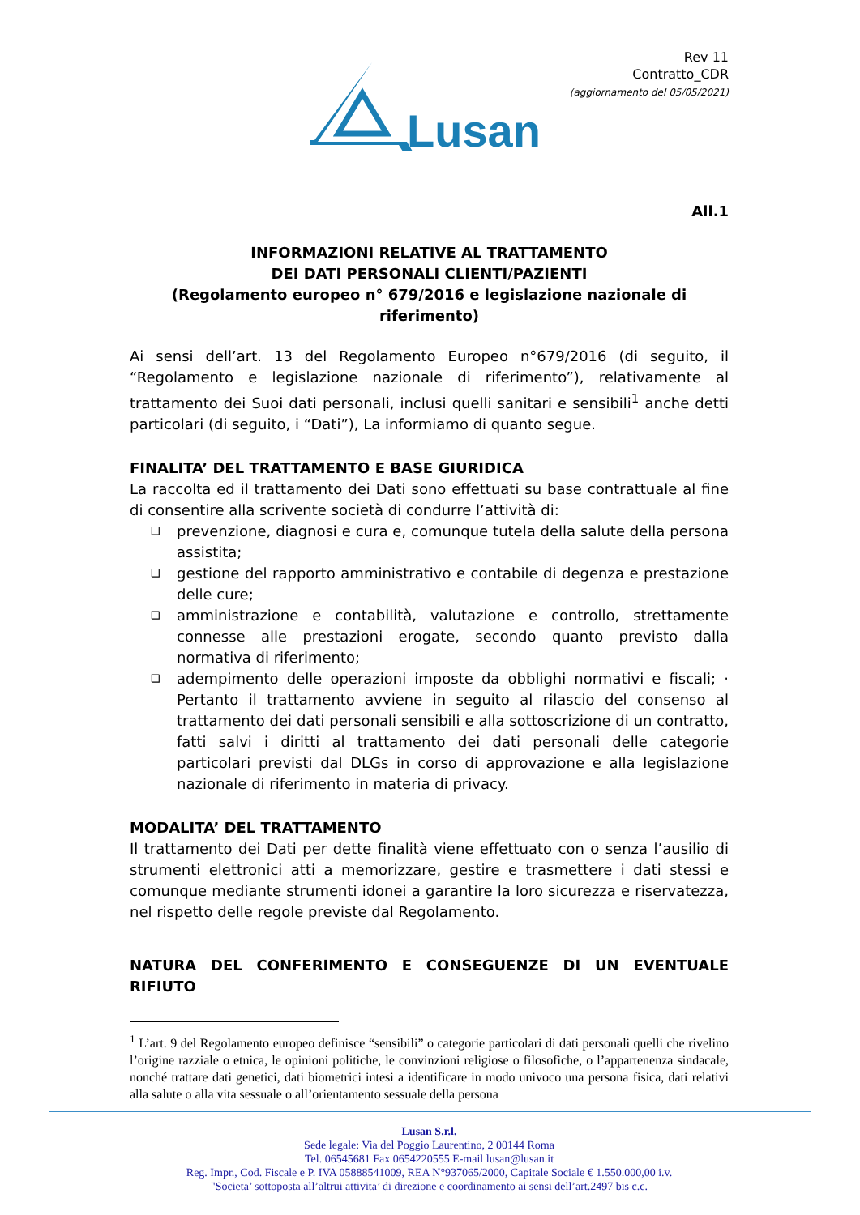Lusan
Rev 11
Contratto_CDR
(aggiornamento del 05/05/2021)
All.1
INFORMAZIONI RELATIVE AL TRATTAMENTO
DEI DATI PERSONALI CLIENTI/PAZIENTI
(Regolamento europeo n° 679/2016 e legislazione nazionale di riferimento)
Ai sensi dell’art. 13 del Regolamento Europeo n°679/2016 (di seguito, il “Regolamento e legislazione nazionale di riferimento”), relativamente al trattamento dei Suoi dati personali, inclusi quelli sanitari e sensibili<sup>1</sup> anche detti particolari (di seguito, i “Dati”), La informiamo di quanto segue.
FINALITA’ DEL TRATTAMENTO E BASE GIURIDICA
La raccolta ed il trattamento dei Dati sono effettuati su base contrattuale al fine di consentire alla scrivente società di condurre l’attività di:
❑ prevenzione, diagnosi e cura e, comunque tutela della salute della persona assistita;
❑ gestione del rapporto amministrativo e contabile di degenza e prestazione delle cure;
❑ amministrazione e contabilità, valutazione e controllo, strettamente connesse alle prestazioni erogate, secondo quanto previsto dalla normativa di riferimento;
❑ adempimento delle operazioni imposte da obblighi normativi e fiscali; · Pertanto il trattamento avviene in seguito al rilascio del consenso al trattamento dei dati personali sensibili e alla sottoscrizione di un contratto, fatti salvi i diritti al trattamento dei dati personali delle categorie particolari previsti dal DLGs in corso di approvazione e alla legislazione nazionale di riferimento in materia di privacy.
MODALITA’ DEL TRATTAMENTO
Il trattamento dei Dati per dette finalità viene effettuato con o senza l’ausilio di strumenti elettronici atti a memorizzare, gestire e trasmettere i dati stessi e comunque mediante strumenti idonei a garantire la loro sicurezza e riservatezza, nel rispetto delle regole previste dal Regolamento.
NATURA DEL CONFERIMENTO E CONSEGUENZE DI UN EVENTUALE RIFIUTO
<sup>1</sup> L’art. 9 del Regolamento europeo definisce “sensibili” o categorie particolari di dati personali quelli che rivelino l’origine razziale o etnica, le opinioni politiche, le convinzioni religiose o filosofiche, o l’appartenenza sindacale, nonché trattare dati genetici, dati biometrici intesi a identificare in modo univoco una persona fisica, dati relativi alla salute o alla vita sessuale o all’orientamento sessuale della persona
Lusan S.r.l.
Sede legale: Via del Poggio Laurentino, 2 00144 Roma
Tel. 06545681 Fax 0654220555 E-mail lusan@lusan.it
Reg. Impr., Cod. Fiscale e P. IVA 05888541009, REA N°937065/2000, Capitale Sociale € 1.550.000,00 i.v.
"Societa’ sottoposta all’altrui attivita’ di direzione e coordinamento ai sensi dell’art.2497 bis c.c.